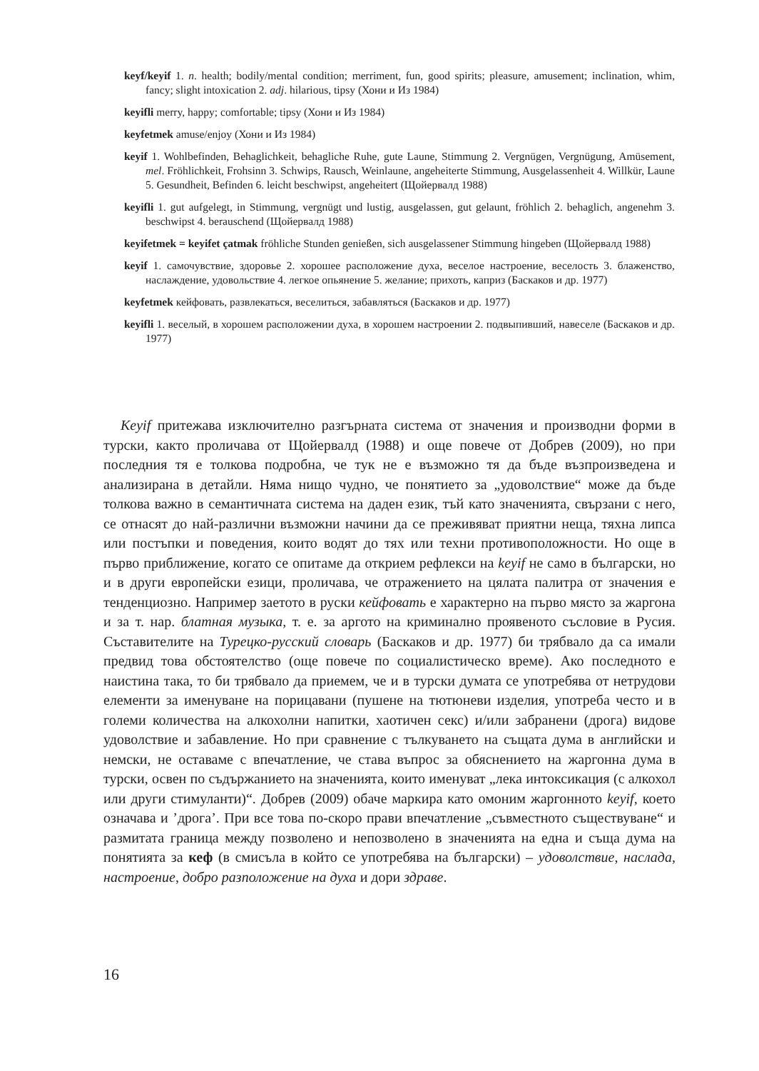keyf/keyif 1. n. health; bodily/mental condition; merriment, fun, good spirits; pleasure, amusement; inclination, whim, fancy; slight intoxication 2. adj. hilarious, tipsy (Хони и Из 1984)
keyifli merry, happy; comfortable; tipsy (Хони и Из 1984)
keyfetmek amuse/enjoy (Хони и Из 1984)
keyif 1. Wohlbefinden, Behaglichkeit, behagliche Ruhe, gute Laune, Stimmung 2. Vergnügen, Vergnügung, Amüsement, mel. Fröhlichkeit, Frohsinn 3. Schwips, Rausch, Weinlaune, angeheiterte Stimmung, Ausgelassenheit 4. Willkür, Laune 5. Gesundheit, Befinden 6. leicht beschwipst, angeheitert (Щойервалд 1988)
keyifli 1. gut aufgelegt, in Stimmung, vergnügt und lustig, ausgelassen, gut gelaunt, fröhlich 2. behaglich, angenehm 3. beschwipst 4. berauschend (Щойервалд 1988)
keyifetmek = keyifet çatmak fröhliche Stunden genießen, sich ausgelassener Stimmung hingeben (Щойервалд 1988)
keyif 1. самочувствие, здоровье 2. хорошее расположение духа, веселое настроение, веселость 3. блаженство, наслаждение, удовольствие 4. легкое опьянение 5. желание; прихоть, каприз (Баскаков и др. 1977)
keyfetmek кейфовать, развлекаться, веселиться, забавляться (Баскаков и др. 1977)
keyifli 1. веселый, в хорошем расположении духа, в хорошем настроении 2. подвыпивший, навеселе (Баскаков и др. 1977)
Keyif притежава изключително разгърната система от значения и производни форми в турски, както проличава от Щойервалд (1988) и още повече от Добрев (2009), но при последния тя е толкова подробна, че тук не е възможно тя да бъде възпроизведена и анализирана в детайли. Няма нищо чудно, че понятието за „удоволствие“ може да бъде толкова важно в семантичната система на даден език, тъй като значенията, свързани с него, се отнасят до най-различни възможни начини да се преживяват приятни неща, тяхна липса или постъпки и поведения, които водят до тях или техни противоположности. Но още в първо приближение, когато се опитаме да открием рефлекси на keyif не само в български, но и в други европейски езици, проличава, че отражението на цялата палитра от значения е тенденциозно. Например заетото в руски кейфовать е характерно на първо място за жаргона и за т. нар. блатная музыка, т. е. за аргото на криминално проявеното съсловие в Русия. Съставителите на Турецко-русский словарь (Баскаков и др. 1977) би трябвало да са имали предвид това обстоятелство (още повече по социалистическо време). Ако последното е наистина така, то би трябвало да приемем, че и в турски думата се употребява от нетрудови елементи за именуване на порицавани (пушене на тютюневи изделия, употреба често и в големи количества на алкохолни напитки, хаотичен секс) и/или забранени (дрога) видове удоволствие и забавление. Но при сравнение с тълкуването на същата дума в английски и немски, не оставаме с впечатление, че става въпрос за обяснението на жаргонна дума в турски, освен по съдържанието на значенията, които именуват „лека интоксикация (с алкохол или други стимуланти)“. Добрев (2009) обаче маркира като омоним жаргонното keyif, което означава и ’дрога’. При все това по-скоро прави впечатление „съвместното съществуване“ и размитата граница между позволено и непозволено в значенията на една и съща дума на понятията за кеф (в смисъла в който се употребява на български) – удоволствие, наслада, настроение, добро разположение на духа и дори здраве.
16